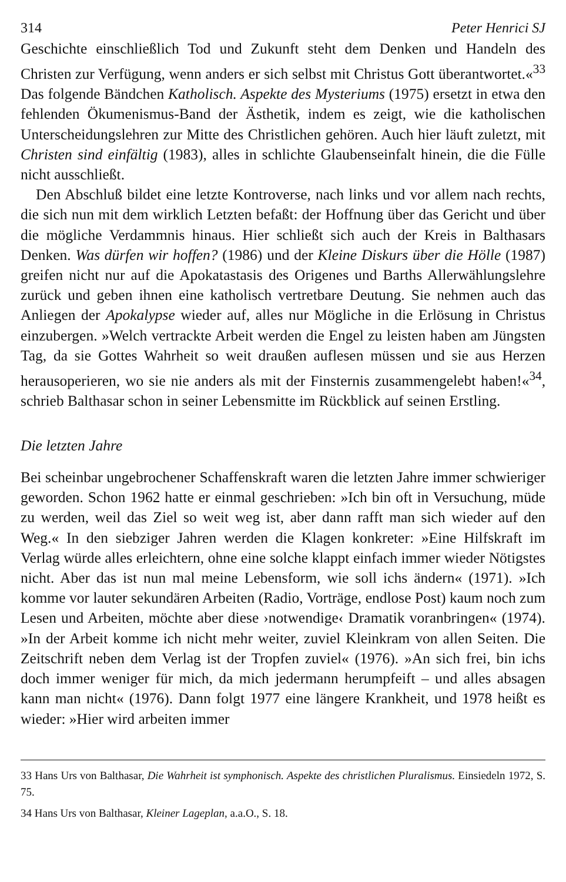314 Peter Henrici SJ
Geschichte einschließlich Tod und Zukunft steht dem Denken und Handeln des Christen zur Verfügung, wenn anders er sich selbst mit Christus Gott überantwortet.«<sup>33</sup> Das folgende Bändchen Katholisch. Aspekte des Mysteriums (1975) ersetzt in etwa den fehlenden Ökumenismus-Band der Ästhetik, indem es zeigt, wie die katholischen Unterscheidungslehren zur Mitte des Christlichen gehören. Auch hier läuft zuletzt, mit Christen sind einfältig (1983), alles in schlichte Glaubenseinfalt hinein, die die Fülle nicht ausschließt.
Den Abschluß bildet eine letzte Kontroverse, nach links und vor allem nach rechts, die sich nun mit dem wirklich Letzten befaßt: der Hoffnung über das Gericht und über die mögliche Verdammnis hinaus. Hier schließt sich auch der Kreis in Balthasars Denken. Was dürfen wir hoffen? (1986) und der Kleine Diskurs über die Hölle (1987) greifen nicht nur auf die Apokatastasis des Origenes und Barths Allerwählungslehre zurück und geben ihnen eine katholisch vertretbare Deutung. Sie nehmen auch das Anliegen der Apokalypse wieder auf, alles nur Mögliche in die Erlösung in Christus einzubergen. »Welch vertrackte Arbeit werden die Engel zu leisten haben am Jüngsten Tag, da sie Gottes Wahrheit so weit draußen auflesen müssen und sie aus Herzen herausoperieren, wo sie nie anders als mit der Finsternis zusammengelebt haben!«<sup>34</sup>, schrieb Balthasar schon in seiner Lebensmitte im Rückblick auf seinen Erstling.
Die letzten Jahre
Bei scheinbar ungebrochener Schaffenskraft waren die letzten Jahre immer schwieriger geworden. Schon 1962 hatte er einmal geschrieben: »Ich bin oft in Versuchung, müde zu werden, weil das Ziel so weit weg ist, aber dann rafft man sich wieder auf den Weg.« In den siebziger Jahren werden die Klagen konkreter: »Eine Hilfskraft im Verlag würde alles erleichtern, ohne eine solche klappt einfach immer wieder Nötigstes nicht. Aber das ist nun mal meine Lebensform, wie soll ichs ändern« (1971). »Ich komme vor lauter sekundären Arbeiten (Radio, Vorträge, endlose Post) kaum noch zum Lesen und Arbeiten, möchte aber diese ›notwendige‹ Dramatik voranbringen« (1974). »In der Arbeit komme ich nicht mehr weiter, zuviel Kleinkram von allen Seiten. Die Zeitschrift neben dem Verlag ist der Tropfen zuviel« (1976). »An sich frei, bin ichs doch immer weniger für mich, da mich jedermann herumpfeift – und alles absagen kann man nicht« (1976). Dann folgt 1977 eine längere Krankheit, und 1978 heißt es wieder: »Hier wird arbeiten immer
33 Hans Urs von Balthasar, Die Wahrheit ist symphonisch. Aspekte des christlichen Pluralismus. Einsiedeln 1972, S. 75.
34 Hans Urs von Balthasar, Kleiner Lageplan, a.a.O., S. 18.